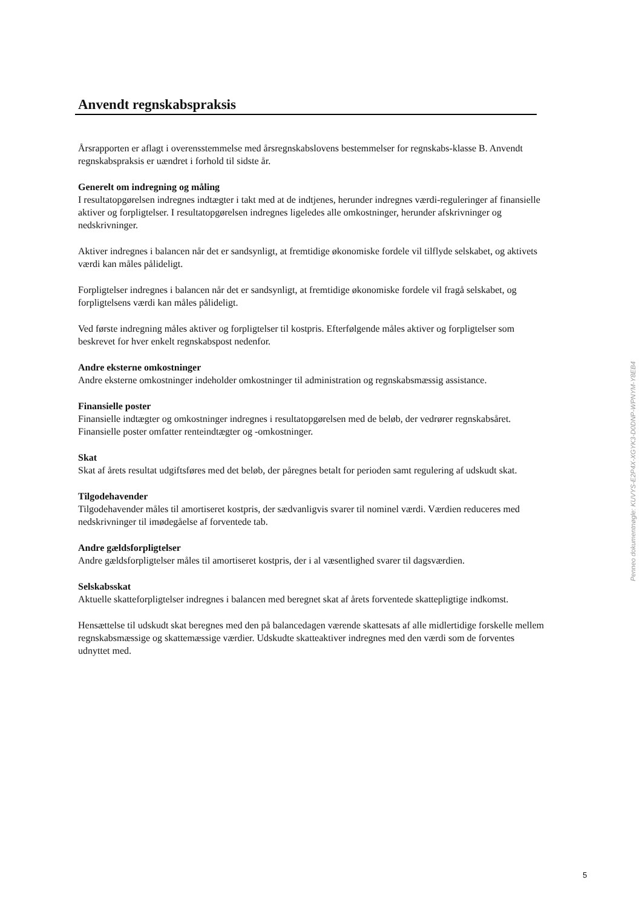Anvendt regnskabspraksis
Årsrapporten er aflagt i overensstemmelse med årsregnskabslovens bestemmelser for regnskabs-klasse B. Anvendt regnskabspraksis er uændret i forhold til sidste år.
Generelt om indregning og måling
I resultatopgørelsen indregnes indtægter i takt med at de indtjenes, herunder indregnes værdi-reguleringer af finansielle aktiver og forpligtelser. I resultatopgørelsen indregnes ligeledes alle omkostninger, herunder afskrivninger og nedskrivninger.
Aktiver indregnes i balancen når det er sandsynligt, at fremtidige økonomiske fordele vil tilflyde selskabet, og aktivets værdi kan måles pålideligt.
Forpligtelser indregnes i balancen når det er sandsynligt, at fremtidige økonomiske fordele vil fragå selskabet, og forpligtelsens værdi kan måles pålideligt.
Ved første indregning måles aktiver og forpligtelser til kostpris. Efterfølgende måles aktiver og forpligtelser som beskrevet for hver enkelt regnskabspost nedenfor.
Andre eksterne omkostninger
Andre eksterne omkostninger indeholder omkostninger til administration og regnskabsmæssig assistance.
Finansielle poster
Finansielle indtægter og omkostninger indregnes i resultatopgørelsen med de beløb, der vedrører regnskabsåret. Finansielle poster omfatter renteindtægter og -omkostninger.
Skat
Skat af årets resultat udgiftsføres med det beløb, der påregnes betalt for perioden samt regulering af udskudt skat.
Tilgodehavender
Tilgodehavender måles til amortiseret kostpris, der sædvanligvis svarer til nominel værdi. Værdien reduceres med nedskrivninger til imødegåelse af forventede tab.
Andre gældsforpligtelser
Andre gældsforpligtelser måles til amortiseret kostpris, der i al væsentlighed svarer til dagsværdien.
Selskabsskat
Aktuelle skatteforpligtelser indregnes i balancen med beregnet skat af årets forventede skattepligtige indkomst.
Hensættelse til udskudt skat beregnes med den på balancedagen værende skattesats af alle midlertidige forskelle mellem regnskabsmæssige og skattemæssige værdier. Udskudte skatteaktiver indregnes med den værdi som de forventes udnyttet med.
Penneo dokumentnøgle: KUVYS-E2P4X-XGYK3-D0DNP-WPNYM-Y8EB4
5